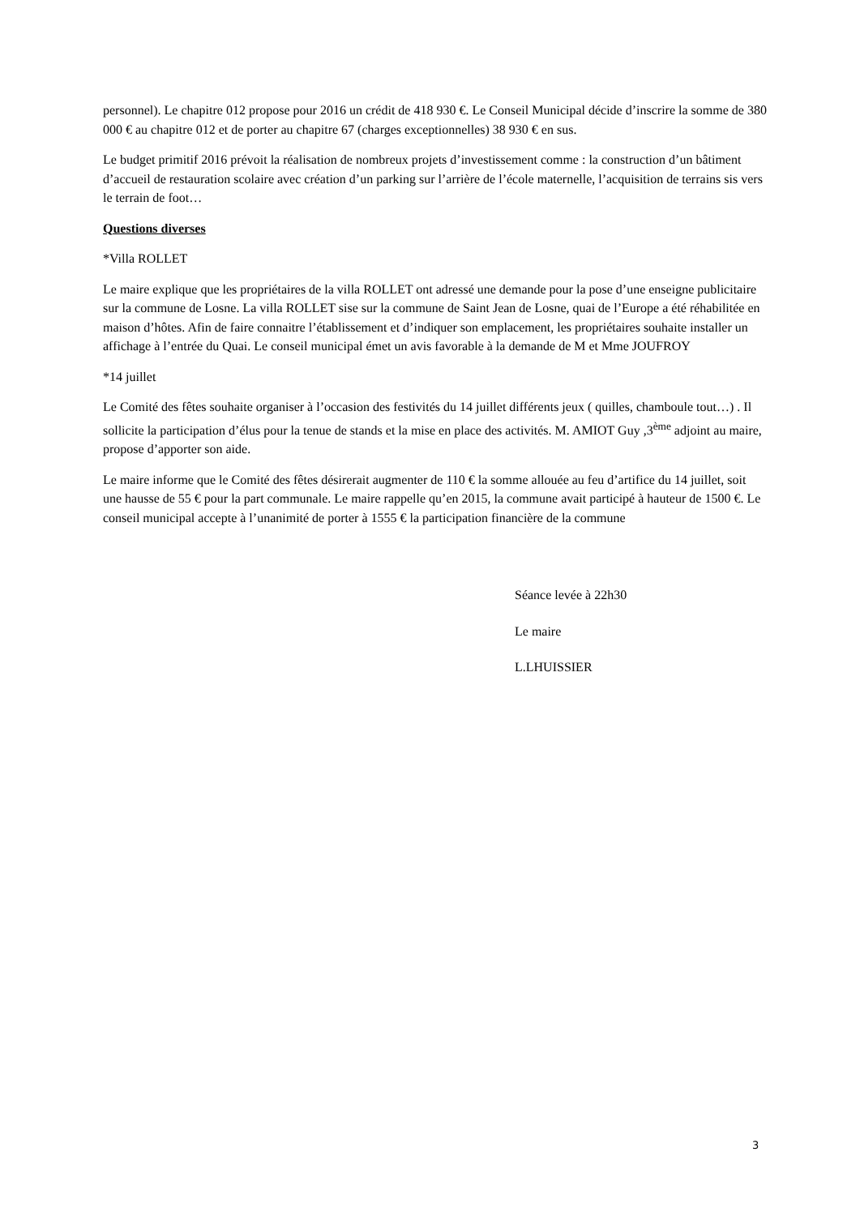personnel). Le chapitre 012 propose pour 2016 un crédit de 418 930 €. Le Conseil Municipal décide d’inscrire la somme de 380 000 € au chapitre 012 et de porter au chapitre 67 (charges exceptionnelles) 38 930 € en sus.
Le budget primitif 2016 prévoit la réalisation de nombreux projets d’investissement comme : la construction d’un bâtiment d’accueil de restauration scolaire avec création d’un parking sur l’arrière de l’école maternelle, l’acquisition de terrains sis vers le terrain de foot…
Questions diverses
*Villa ROLLET
Le maire explique que les propriétaires de la villa ROLLET ont adressé une demande pour la pose d’une enseigne publicitaire sur la commune de Losne. La villa ROLLET sise sur la commune de Saint Jean de Losne, quai de l’Europe a été réhabilitée en maison d’hôtes. Afin de faire connaitre l’établissement et d’indiquer son emplacement, les propriétaires souhaite installer un affichage à l’entrée du Quai. Le conseil municipal émet un avis favorable à la demande de M et Mme JOUFROY
*14 juillet
Le Comité des fêtes souhaite organiser à l’occasion des festivités du 14 juillet différents jeux ( quilles, chamboule tout…) . Il sollicite la participation d’élus pour la tenue de stands et la mise en place des activités. M. AMIOT Guy ,3<sup>ème</sup> adjoint au maire, propose d’apporter son aide.
Le maire informe que le Comité des fêtes désirerait augmenter de 110 € la somme allouée au feu d’artifice du 14 juillet, soit une hausse de 55 € pour la part communale. Le maire rappelle qu’en 2015, la commune avait participé à hauteur de 1500 €. Le conseil municipal accepte à l’unanimité de porter à 1555 € la participation financière de la commune
Séance levée à 22h30
Le maire
L.LHUISSIER
3